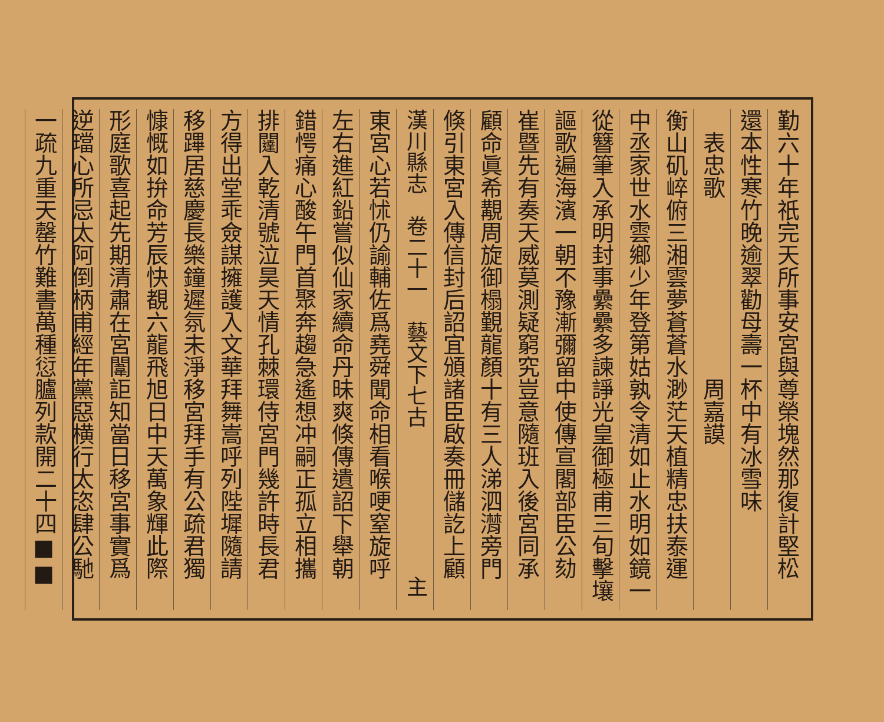勤六十年祇完天所事安宮與尊榮塊然那復計堅松
還本性寒竹晚逾翠勸母壽一杯中有冰雪味
　表忠歌　　　　　　　　周嘉謨
衡山矶崪俯三湘雲夢蒼蒼水渺茫天植精忠扶泰運
中丞家世水雲鄉少年登第姑孰令清如止水明如鏡一
從簪筆入承明封事纍纍多諫諍光皇御極甫三旬擊壤
謳歌遍海濱一朝不豫漸彌留中使傳宣閣部臣公劾
崔暨先有奏天威莫測疑窮究豈意隨班入後宮同承
顧命眞希覯周旋御榻覲龍顏十有三人涕泗潸旁門
倏引東宮入傳信封后詔宜頒諸臣啟奏冊儲訖上顧
漢川縣志　卷二十一　藝文下七古　　　　　　　主
東宮心若怵仍諭輔佐爲堯舜聞命相看喉哽窒旋呼
左右進紅鉛嘗似仙家續命丹昧爽倏傳遺詔下舉朝
錯愕痛心酸午門首聚奔趨急遙想冲嗣正孤立相攜
排闥入乾清號泣昊天情孔棘環侍宮門幾許時長君
方得出堂乖僉謀擁護入文華拜舞嵩呼列陛墀隨請
移蹕居慈慶長樂鐘遲氛未淨移宮拜手有公疏君獨
慷慨如拚命芳辰快覩六龍飛旭日中天萬象輝此際
形庭歌喜起先期清肅在宮闈詎知當日移宮事實爲
逆璫心所忌太阿倒柄甫經年黨惡横行太恣肆公馳
一疏九重天罄竹難書萬種愆臚列款開二十四■■